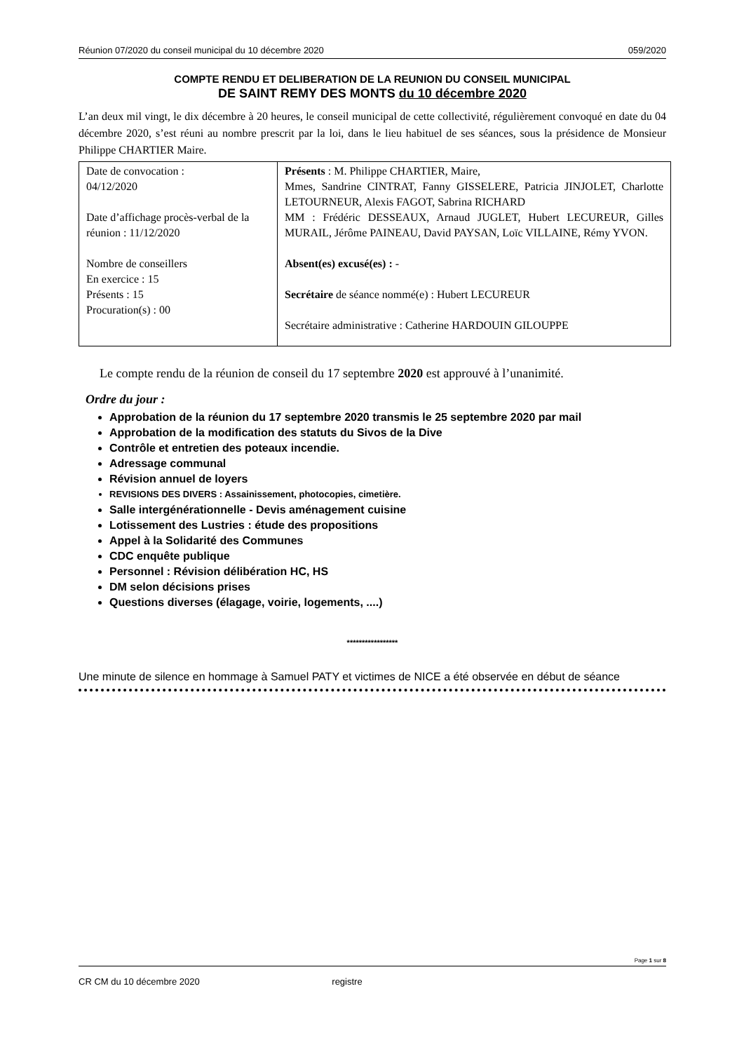Réunion 07/2020 du conseil municipal du 10 décembre 2020 059/2020
COMPTE RENDU ET DELIBERATION DE LA REUNION DU CONSEIL MUNICIPAL
DE SAINT REMY DES MONTS du 10 décembre 2020
L’an deux mil vingt, le dix décembre à 20 heures, le conseil municipal de cette collectivité, régulièrement convoqué en date du 04 décembre 2020, s’est réuni au nombre prescrit par la loi, dans le lieu habituel de ses séances, sous la présidence de Monsieur Philippe CHARTIER Maire.
| Date de convocation : 04/12/2020 Date d’affichage procès-verbal de la réunion : 11/12/2020 Nombre de conseillers En exercice : 15 Présents : 15 Procuration(s) : 00 | Présents : M. Philippe CHARTIER, Maire, Mmes, Sandrine CINTRAT, Fanny GISSELERE, Patricia JINJOLET, Charlotte LETOURNEUR, Alexis FAGOT, Sabrina RICHARD MM : Frédéric DESSEAUX, Arnaud JUGLET, Hubert LECUREUR, Gilles MURAIL, Jérôme PAINEAU, David PAYSAN, Loïc VILLAINE, Rémy YVON. Absent(es) excusé(es) : - Secrétaire de séance nommé(e) : Hubert LECUREUR Secrétaire administrative : Catherine HARDOUIN GILOUPPE |
Le compte rendu de la réunion de conseil du 17 septembre 2020 est approuvé à l’unanimité.
Ordre du jour :
Approbation de la réunion du 17 septembre 2020 transmis le 25 septembre 2020 par mail
Approbation de la modification des statuts du Sivos de la Dive
Contrôle et entretien des poteaux incendie.
Adressage communal
Révision annuel de loyers
REVISIONS DES DIVERS : Assainissement, photocopies, cimetière.
Salle intergénérationnelle - Devis aménagement cuisine
Lotissement des Lustries : étude des propositions
Appel à la Solidarité des Communes
CDC enquête publique
Personnel : Révision délibération HC, HS
DM selon décisions prises
Questions diverses (élagage, voirie, logements, ....)
*****************
Une minute de silence en hommage à Samuel PATY et victimes de NICE a été observée en début de séance
Page 1 sur 8
CR CM du 10 décembre 2020 registre